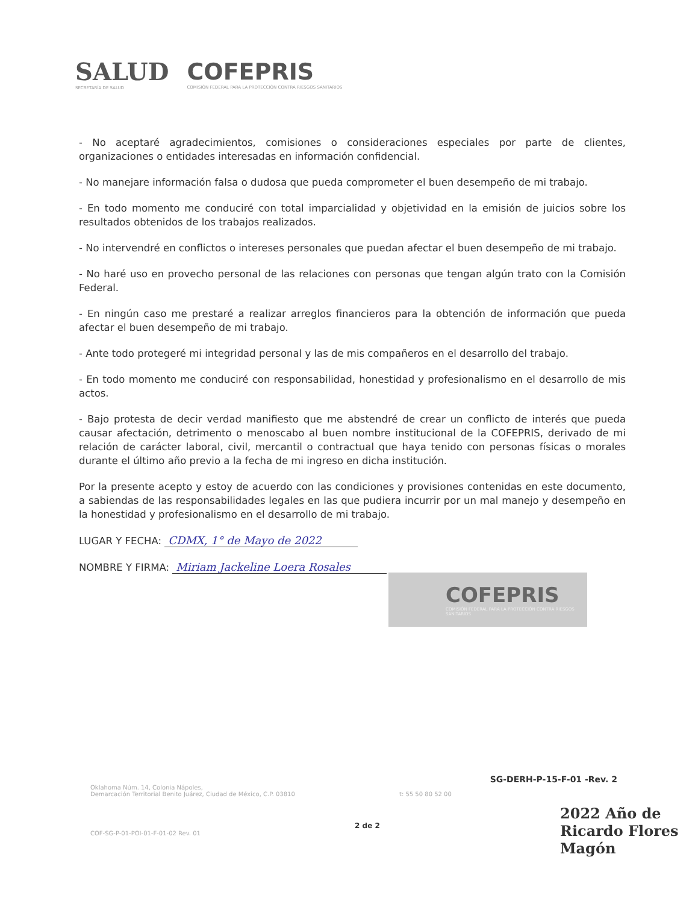SALUD
SECRETARÍA DE SALUD
COFEPRIS
COMISIÓN FEDERAL PARA LA PROTECCIÓN CONTRA RIESGOS SANITARIOS
- No aceptaré agradecimientos, comisiones o consideraciones especiales por parte de clientes, organizaciones o entidades interesadas en información confidencial.
- No manejare información falsa o dudosa que pueda comprometer el buen desempeño de mi trabajo.
- En todo momento me conduciré con total imparcialidad y objetividad en la emisión de juicios sobre los resultados obtenidos de los trabajos realizados.
- No intervendré en conflictos o intereses personales que puedan afectar el buen desempeño de mi trabajo.
- No haré uso en provecho personal de las relaciones con personas que tengan algún trato con la Comisión Federal.
- En ningún caso me prestaré a realizar arreglos financieros para la obtención de información que pueda afectar el buen desempeño de mi trabajo.
- Ante todo protegeré mi integridad personal y las de mis compañeros en el desarrollo del trabajo.
- En todo momento me conduciré con responsabilidad, honestidad y profesionalismo en el desarrollo de mis actos.
- Bajo protesta de decir verdad manifiesto que me abstendré de crear un conflicto de interés que pueda causar afectación, detrimento o menoscabo al buen nombre institucional de la COFEPRIS, derivado de mi relación de carácter laboral, civil, mercantil o contractual que haya tenido con personas físicas o morales durante el último año previo a la fecha de mi ingreso en dicha institución.
Por la presente acepto y estoy de acuerdo con las condiciones y provisiones contenidas en este documento, a sabiendas de las responsabilidades legales en las que pudiera incurrir por un mal manejo y desempeño en la honestidad y profesionalismo en el desarrollo de mi trabajo.
LUGAR Y FECHA: CDMX, 1° de Mayo de 2022
NOMBRE Y FIRMA: Miriam Jackeline Loera Rosales
COFEPRIS
COMISIÓN FEDERAL PARA LA PROTECCIÓN CONTRA RIESGOS SANITARIOS
SG-DERH-P-15-F-01 -Rev. 2
Oklahoma Núm. 14, Colonia Nápoles,
Demarcación Territorial Benito Juárez, Ciudad de México, C.P. 03810 t: 55 50 80 52 00
2 de 2
COF-SG-P-01-POI-01-F-01-02 Rev. 01
2022 Año de Ricardo Flores Magón